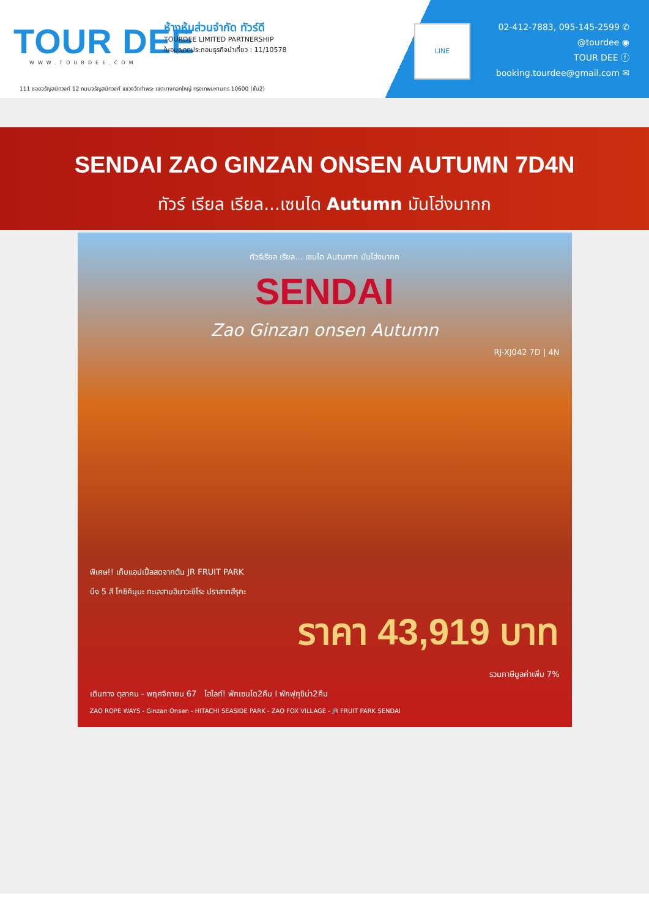TOUR DEE
WWW.TOURDEE.COM
ห้างหุ้นส่วนจำกัด ทัวร์ดี
TOURDEE LIMITED PARTNERSHIP
ใบอนุญาตประกอบธุรกิจนำเที่ยว : 11/10578
111 ซอยจรัญสนิทวงศ์ 12 ถนนจรัญสนิทวงศ์ แขวงวัดท่าพระ เขตบางกอกใหญ่ กรุงเทพมหานคร 10600 (ชั้น2)
LINE
02-412-7883, 095-145-2599 ✆
@tourdee ◉
TOUR DEE ⓕ
booking.tourdee@gmail.com ✉
SENDAI ZAO GINZAN ONSEN AUTUMN 7D4N
ทัวร์ เรียล เรียล...เซนได Autumn มันโฮ่งมากก
ทัวร์เรียล เรียล... เซนได Autumn มันโฮ่งมากก
SENDAI
Zao Ginzan onsen Autumn
RJ-XJ042 7D | 4N
พิเศษ!! เก็บแอปเปิ้ลสดจากต้น JR FRUIT PARK
บึง 5 สี โกชิคินุมะ ทะเลสาบอินาวะชิโระ ปราสาทสึรุกะ
ราคา 43,919 บาท
รวมภาษีมูลค่าเพิ่ม 7%
เดินทาง ตุลาคม - พฤศจิกายน 67 ไฮไลท์! พักเซนได2คืน I พักฟุกุชิม่า2คืน
ZAO ROPE WAYS - Ginzan Onsen - HITACHI SEASIDE PARK - ZAO FOX VILLAGE - JR FRUIT PARK SENDAI